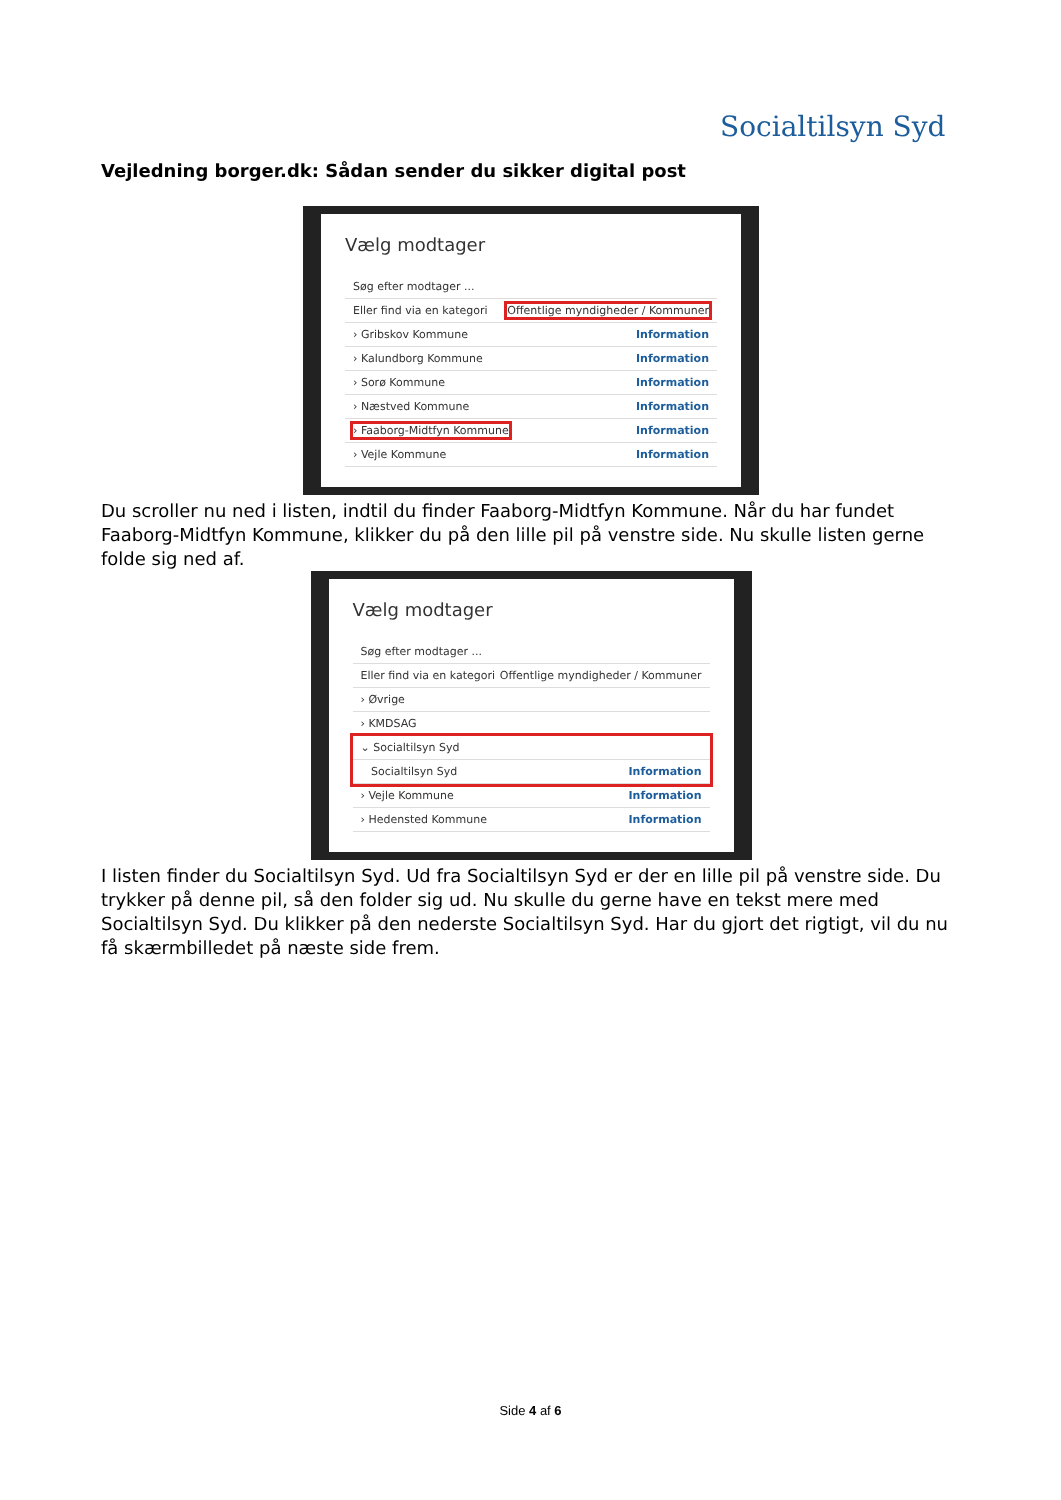Socialtilsyn Syd
Vejledning borger.dk: Sådan sender du sikker digital post
Vælg modtager
Søg efter modtager ...
Eller find via en kategori Offentlige myndigheder / Kommuner
› Gribskov Kommune Information
› Kalundborg Kommune Information
› Sorø Kommune Information
› Næstved Kommune Information
› Faaborg-Midtfyn Kommune Information
› Vejle Kommune Information
Du scroller nu ned i listen, indtil du finder Faaborg-Midtfyn Kommune. Når du har fundet Faaborg-Midtfyn Kommune, klikker du på den lille pil på venstre side. Nu skulle listen gerne folde sig ned af.
Vælg modtager
Søg efter modtager ...
Eller find via en kategori Offentlige myndigheder / Kommuner
› Øvrige
› KMDSAG
⌄ Socialtilsyn Syd
Socialtilsyn Syd Information
› Vejle Kommune Information
› Hedensted Kommune Information
I listen finder du Socialtilsyn Syd. Ud fra Socialtilsyn Syd er der en lille pil på venstre side. Du trykker på denne pil, så den folder sig ud. Nu skulle du gerne have en tekst mere med Socialtilsyn Syd. Du klikker på den nederste Socialtilsyn Syd. Har du gjort det rigtigt, vil du nu få skærmbilledet på næste side frem.
Side 4 af 6